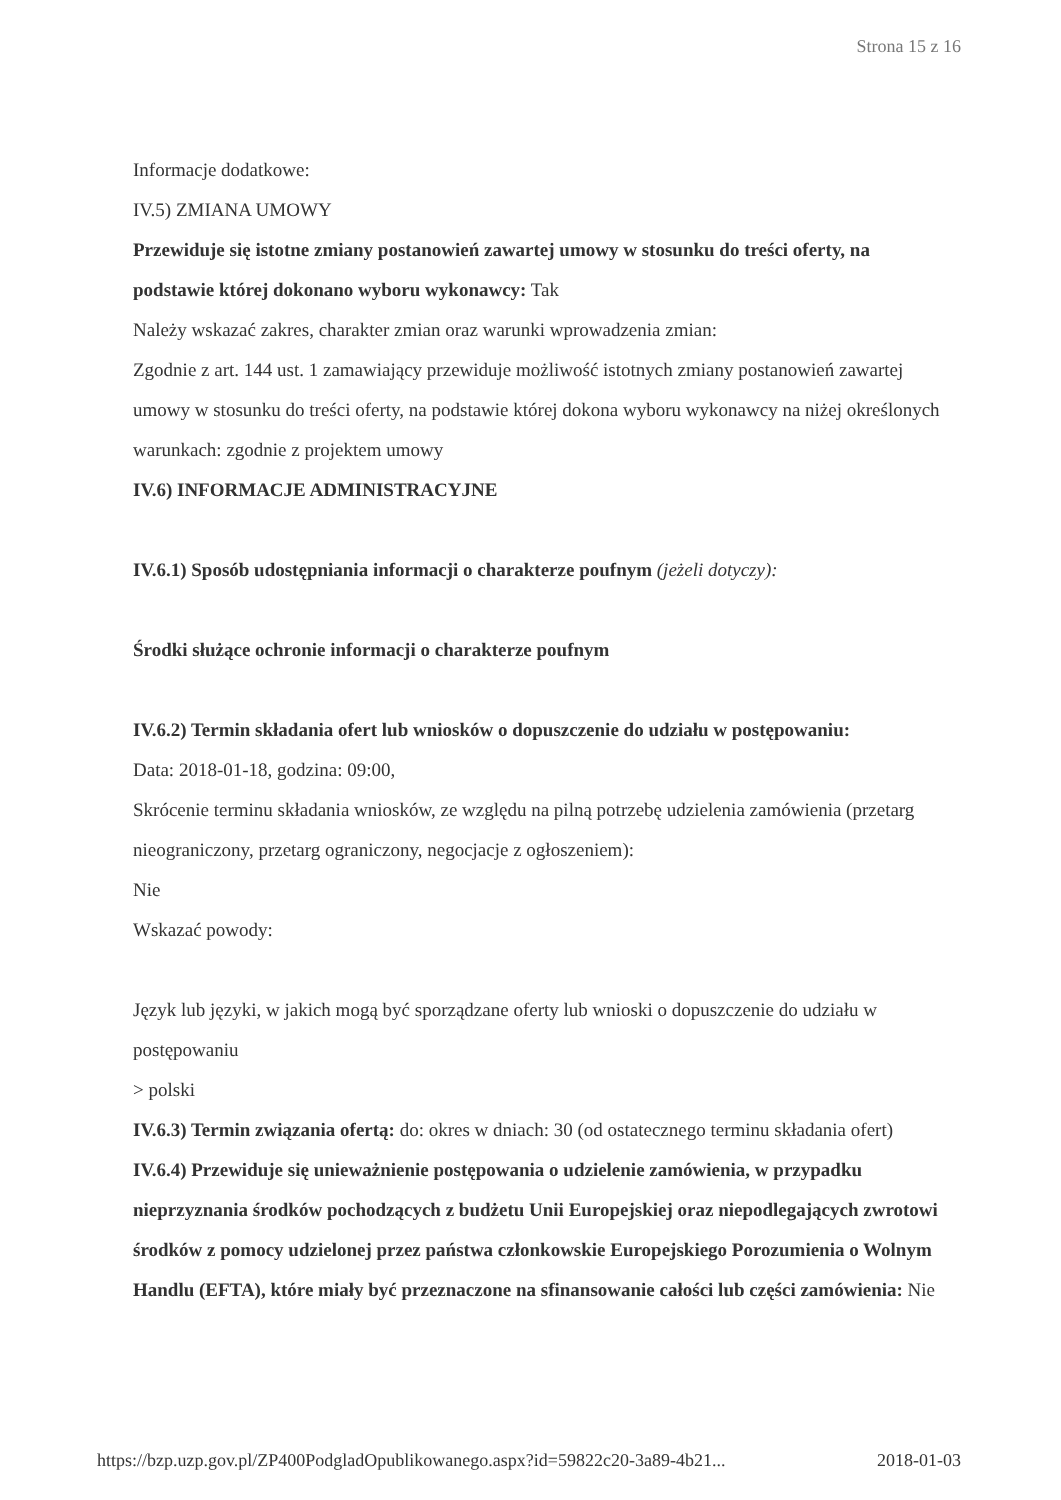Strona 15 z 16
Informacje dodatkowe:
IV.5) ZMIANA UMOWY
Przewiduje się istotne zmiany postanowień zawartej umowy w stosunku do treści oferty, na podstawie której dokonano wyboru wykonawcy: Tak
Należy wskazać zakres, charakter zmian oraz warunki wprowadzenia zmian:
Zgodnie z art. 144 ust. 1 zamawiający przewiduje możliwość istotnych zmiany postanowień zawartej umowy w stosunku do treści oferty, na podstawie której dokona wyboru wykonawcy na niżej określonych warunkach: zgodnie z projektem umowy
IV.6) INFORMACJE ADMINISTRACYJNE
IV.6.1) Sposób udostępniania informacji o charakterze poufnym (jeżeli dotyczy):
Środki służące ochronie informacji o charakterze poufnym
IV.6.2) Termin składania ofert lub wniosków o dopuszczenie do udziału w postępowaniu:
Data: 2018-01-18, godzina: 09:00,
Skrócenie terminu składania wniosków, ze względu na pilną potrzebę udzielenia zamówienia (przetarg nieograniczony, przetarg ograniczony, negocjacje z ogłoszeniem):
Nie
Wskazać powody:
Język lub języki, w jakich mogą być sporządzane oferty lub wnioski o dopuszczenie do udziału w postępowaniu
> polski
IV.6.3) Termin związania ofertą: do: okres w dniach: 30 (od ostatecznego terminu składania ofert)
IV.6.4) Przewiduje się unieważnienie postępowania o udzielenie zamówienia, w przypadku nieprzyznania środków pochodzących z budżetu Unii Europejskiej oraz niepodlegających zwrotowi środków z pomocy udzielonej przez państwa członkowskie Europejskiego Porozumienia o Wolnym Handlu (EFTA), które miały być przeznaczone na sfinansowanie całości lub części zamówienia: Nie
https://bzp.uzp.gov.pl/ZP400PodgladOpublikowanego.aspx?id=59822c20-3a89-4b21... 2018-01-03